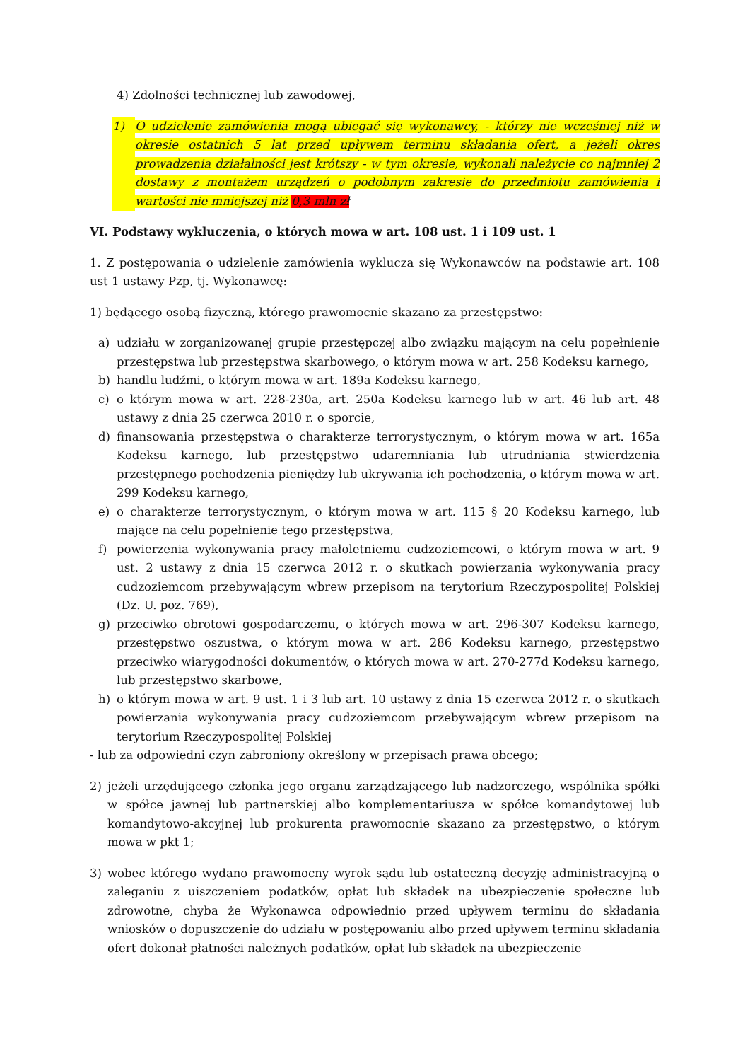4) Zdolności technicznej lub zawodowej,
1) O udzielenie zamówienia mogą ubiegać się wykonawcy, - którzy nie wcześniej niż w okresie ostatnich 5 lat przed upływem terminu składania ofert, a jeżeli okres prowadzenia działalności jest krótszy - w tym okresie, wykonali należycie co najmniej 2 dostawy z montażem urządzeń o podobnym zakresie do przedmiotu zamówienia i wartości nie mniejszej niż 0,3 mln zł
VI. Podstawy wykluczenia, o których mowa w art. 108 ust. 1 i 109 ust. 1
1. Z postępowania o udzielenie zamówienia wyklucza się Wykonawców na podstawie art. 108 ust 1 ustawy Pzp, tj. Wykonawcę:
1) będącego osobą fizyczną, którego prawomocnie skazano za przestępstwo:
a) udziału w zorganizowanej grupie przestępczej albo związku mającym na celu popełnienie przestępstwa lub przestępstwa skarbowego, o którym mowa w art. 258 Kodeksu karnego,
b) handlu ludźmi, o którym mowa w art. 189a Kodeksu karnego,
c) o którym mowa w art. 228-230a, art. 250a Kodeksu karnego lub w art. 46 lub art. 48 ustawy z dnia 25 czerwca 2010 r. o sporcie,
d) finansowania przestępstwa o charakterze terrorystycznym, o którym mowa w art. 165a Kodeksu karnego, lub przestępstwo udaremniania lub utrudniania stwierdzenia przestępnego pochodzenia pieniędzy lub ukrywania ich pochodzenia, o którym mowa w art. 299 Kodeksu karnego,
e) o charakterze terrorystycznym, o którym mowa w art. 115 § 20 Kodeksu karnego, lub mające na celu popełnienie tego przestępstwa,
f) powierzenia wykonywania pracy małoletniemu cudzoziemcowi, o którym mowa w art. 9 ust. 2 ustawy z dnia 15 czerwca 2012 r. o skutkach powierzania wykonywania pracy cudzoziemcom przebywającym wbrew przepisom na terytorium Rzeczypospolitej Polskiej (Dz. U. poz. 769),
g) przeciwko obrotowi gospodarczemu, o których mowa w art. 296-307 Kodeksu karnego, przestępstwo oszustwa, o którym mowa w art. 286 Kodeksu karnego, przestępstwo przeciwko wiarygodności dokumentów, o których mowa w art. 270-277d Kodeksu karnego, lub przestępstwo skarbowe,
h) o którym mowa w art. 9 ust. 1 i 3 lub art. 10 ustawy z dnia 15 czerwca 2012 r. o skutkach powierzania wykonywania pracy cudzoziemcom przebywającym wbrew przepisom na terytorium Rzeczypospolitej Polskiej
- lub za odpowiedni czyn zabroniony określony w przepisach prawa obcego;
2) jeżeli urzędującego członka jego organu zarządzającego lub nadzorczego, wspólnika spółki w spółce jawnej lub partnerskiej albo komplementariusza w spółce komandytowej lub komandytowo-akcyjnej lub prokurenta prawomocnie skazano za przestępstwo, o którym mowa w pkt 1;
3) wobec którego wydano prawomocny wyrok sądu lub ostateczną decyzję administracyjną o zaleganiu z uiszczeniem podatków, opłat lub składek na ubezpieczenie społeczne lub zdrowotne, chyba że Wykonawca odpowiednio przed upływem terminu do składania wniosków o dopuszczenie do udziału w postępowaniu albo przed upływem terminu składania ofert dokonał płatności należnych podatków, opłat lub składek na ubezpieczenie